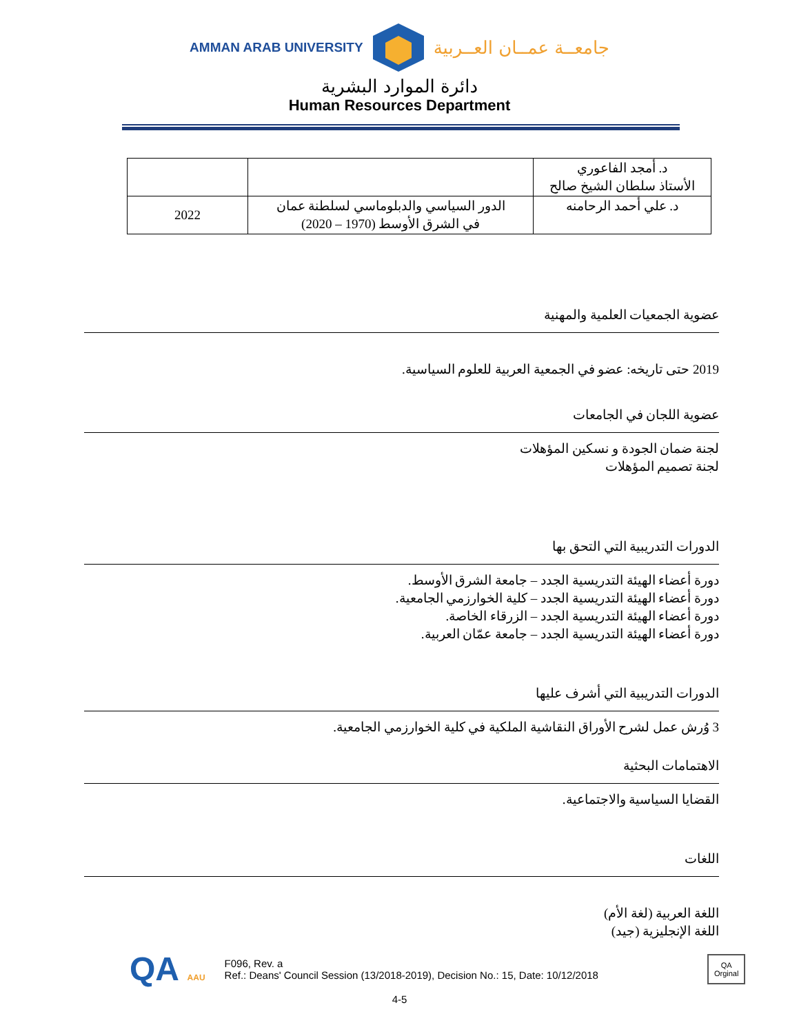AMMAN ARAB UNIVERSITY جامعــة عمــان العــربية
دائرة الموارد البشرية
Human Resources Department
| د. أمجد الفاعوري الأستاذ سلطان الشيخ صالح | | |
| د. علي أحمد الرحامنه | الدور السياسي والدبلوماسي لسلطنة عمان في الشرق الأوسط (1970 – 2020) | 2022 |
عضوية الجمعيات العلمية والمهنية
2019 حتى تاريخه: عضو في الجمعية العربية للعلوم السياسية.
عضوية اللجان في الجامعات
لجنة ضمان الجودة و نسكين المؤهلات
لجنة تصميم المؤهلات
الدورات التدريبية التي التحق بها
دورة أعضاء الهيئة التدريسية الجدد – جامعة الشرق الأوسط.
دورة أعضاء الهيئة التدريسية الجدد – كلية الخوارزمي الجامعية.
دورة أعضاء الهيئة التدريسية الجدد – الزرقاء الخاصة.
دورة أعضاء الهيئة التدريسية الجدد – جامعة عمّان العربية.
الدورات التدريبية التي أشرف عليها
3 وُرش عمل لشرح الأوراق النقاشية الملكية في كلية الخوارزمي الجامعية.
الاهتمامات البحثية
القضايا السياسية والاجتماعية.
اللغات
اللغة العربية (لغة الأم)
اللغة الإنجليزية (جيد)
QA AAU
F096, Rev. a
Ref.: Deans' Council Session (13/2018-2019), Decision No.: 15, Date: 10/12/2018
QA
Orginal
4-5